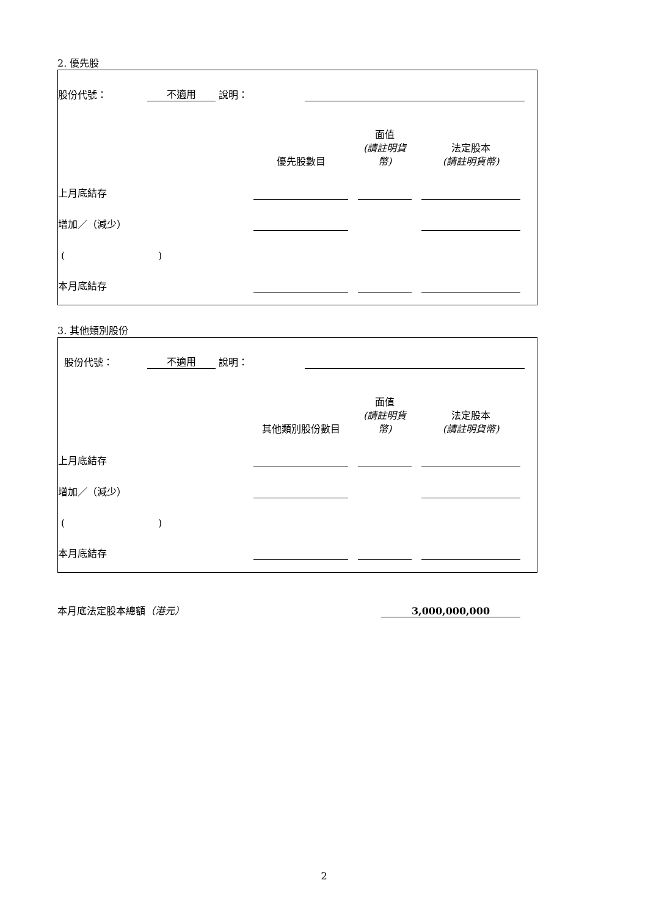2. 優先股
| 股份代號： | 不適用 | 說明： | | |
| | 優先股數目 | | 面值 (請註明貨幣) | | 法定股本 (請註明貨幣) | |
| 上月底結存 | | | | | | |
| 增加／（減少） | | | | | | |
| ( ) | | | | | | |
| 本月底結存 | | | | | | |
3. 其他類別股份
| 股份代號： | 不適用 | 說明： | | |
| | 其他類別股份數目 | | 面值 (請註明貨幣) | | 法定股本 (請註明貨幣) | |
| 上月底結存 | | | | | | |
| 增加／（減少） | | | | | | |
| ( ) | | | | | | |
| 本月底結存 | | | | | | |
| 本月底法定股本總額 （港元） | 3,000,000,000 | |
2